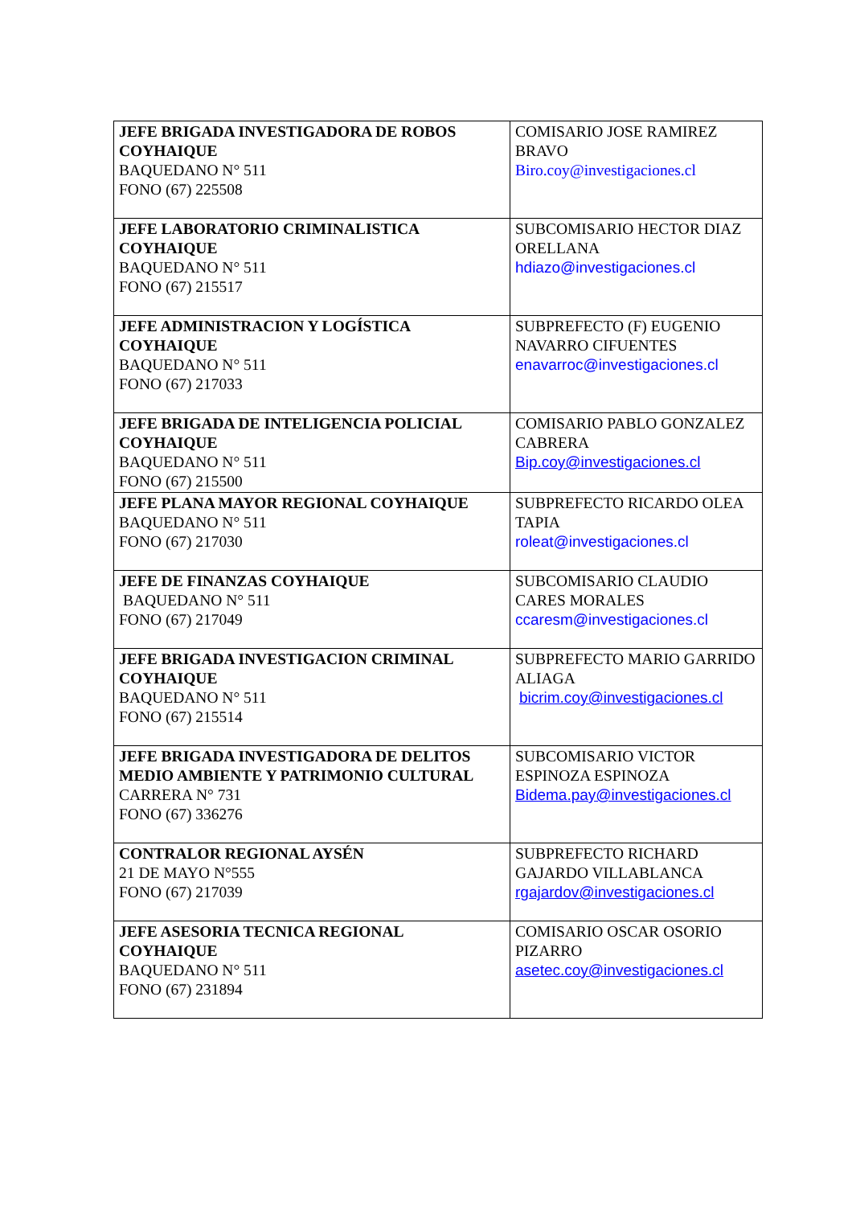| JEFE BRIGADA INVESTIGADORA DE ROBOS COYHAIQUE BAQUEDANO N° 511 FONO (67) 225508 | COMISARIO JOSE RAMIREZ BRAVO Biro.coy@investigaciones.cl |
| JEFE LABORATORIO CRIMINALISTICA COYHAIQUE BAQUEDANO N° 511 FONO (67) 215517 | SUBCOMISARIO HECTOR DIAZ ORELLANA hdiazo@investigaciones.cl |
| JEFE ADMINISTRACION Y LOGÍSTICA COYHAIQUE BAQUEDANO N° 511 FONO (67) 217033 | SUBPREFECTO (F) EUGENIO NAVARRO CIFUENTES enavarroc@investigaciones.cl |
| JEFE BRIGADA DE INTELIGENCIA POLICIAL COYHAIQUE BAQUEDANO N° 511 FONO (67) 215500 | COMISARIO PABLO GONZALEZ CABRERA Bip.coy@investigaciones.cl |
| JEFE PLANA MAYOR REGIONAL COYHAIQUE BAQUEDANO N° 511 FONO (67) 217030 | SUBPREFECTO RICARDO OLEA TAPIA roleat@investigaciones.cl |
| JEFE DE FINANZAS COYHAIQUE BAQUEDANO N° 511 FONO (67) 217049 | SUBCOMISARIO CLAUDIO CARES MORALES ccaresm@investigaciones.cl |
| JEFE BRIGADA INVESTIGACION CRIMINAL COYHAIQUE BAQUEDANO N° 511 FONO (67) 215514 | SUBPREFECTO MARIO GARRIDO ALIAGA bicrim.coy@investigaciones.cl |
| JEFE BRIGADA INVESTIGADORA DE DELITOS MEDIO AMBIENTE Y PATRIMONIO CULTURAL CARRERA N° 731 FONO (67) 336276 | SUBCOMISARIO VICTOR ESPINOZA ESPINOZA Bidema.pay@investigaciones.cl |
| CONTRALOR REGIONAL AYSÉN 21 DE MAYO N°555 FONO (67) 217039 | SUBPREFECTO RICHARD GAJARDO VILLABLANCA rgajardov@investigaciones.cl |
| JEFE ASESORIA TECNICA REGIONAL COYHAIQUE BAQUEDANO N° 511 FONO (67) 231894 | COMISARIO OSCAR OSORIO PIZARRO asetec.coy@investigaciones.cl |